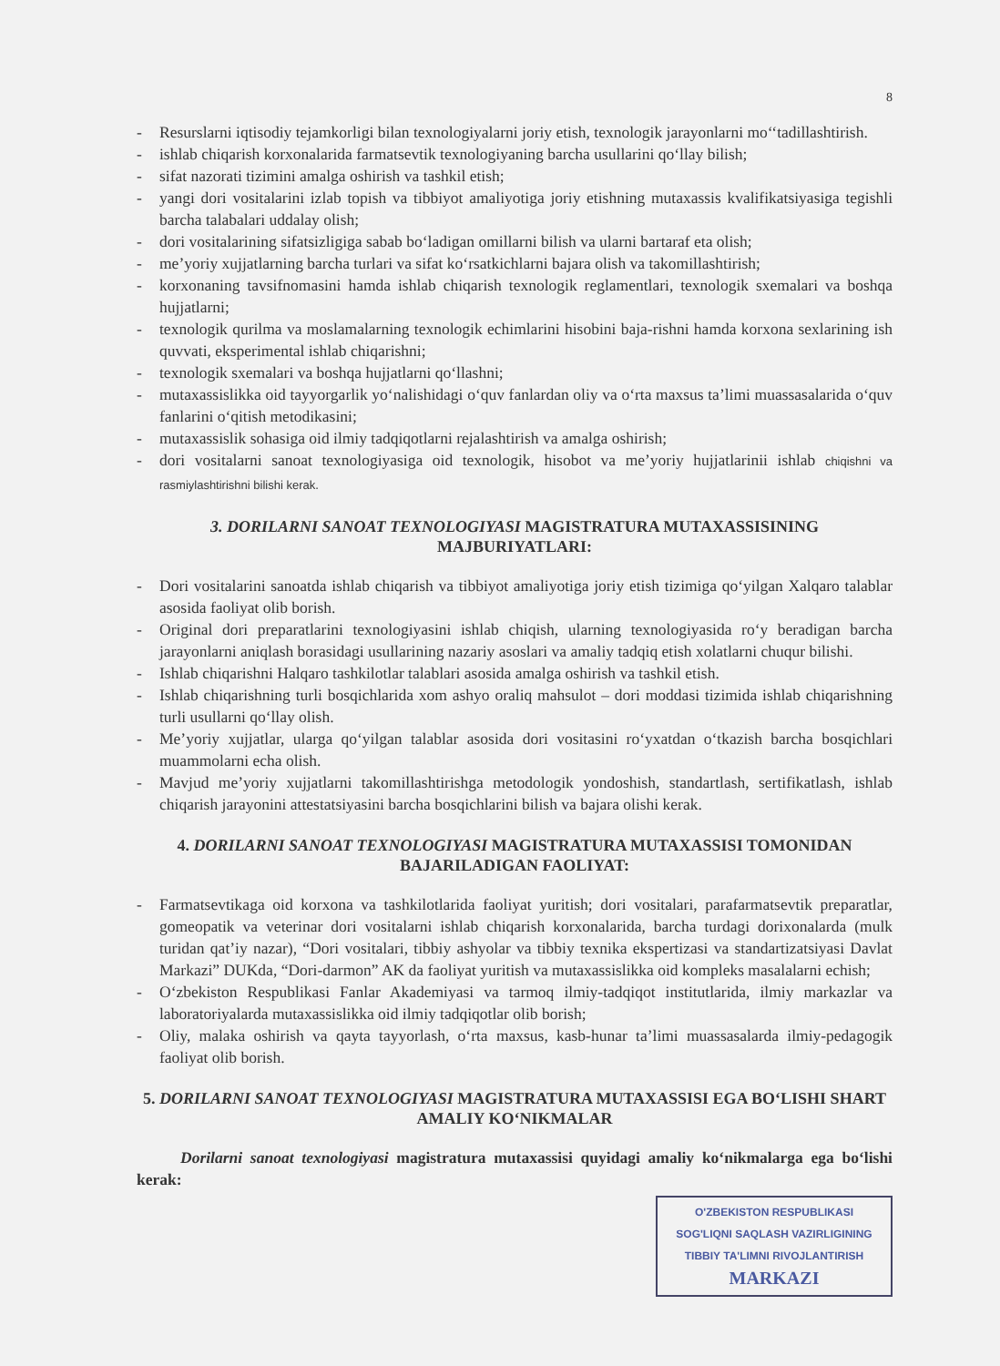8
- Resurslarni iqtisodiy tejamkorligi bilan texnologiyalarni joriy etish, texnologik jarayonlarni mo‘‘tadillashtirish.
- ishlab chiqarish korxonalarida farmatsevtik texnologiyaning barcha usullarini qo‘llay bilish;
- sifat nazorati tizimini amalga oshirish va tashkil etish;
- yangi dori vositalarini izlab topish va tibbiyot amaliyotiga joriy etishning mutaxassis kvalifikatsiyasiga tegishli barcha talabalari uddalay olish;
- dori vositalarining sifatsizligiga sabab bo‘ladigan omillarni bilish va ularni bartaraf eta olish;
- me’yoriy xujjatlarning barcha turlari va sifat ko‘rsatkichlarni bajara olish va takomillashtirish;
- korxonaning tavsifnomasini hamda ishlab chiqarish texnologik reglamentlari, texnologik sxemalari va boshqa hujjatlarni;
- texnologik qurilma va moslamalarning texnologik echimlarini hisobini baja-rishni hamda korxona sexlarining ish quvvati, eksperimental ishlab chiqarishni;
- texnologik sxemalari va boshqa hujjatlarni qo‘llashni;
- mutaxassislikka oid tayyorgarlik yo‘nalishidagi o‘quv fanlardan oliy va o‘rta maxsus ta’limi muassasalarida o‘quv fanlarini o‘qitish metodikasini;
- mutaxassislik sohasiga oid ilmiy tadqiqotlarni rejalashtirish va amalga oshirish;
- dori vositalarni sanoat texnologiyasiga oid texnologik, hisobot va me’yoriy hujjatlarinii ishlab chiqishni va rasmiylashtirishni bilishi kerak.
3. DORILARNI SANOAT TEXNOLOGIYASI MAGISTRATURA MUTAXASSISINING MAJBURIYATLARI:
- Dori vositalarini sanoatda ishlab chiqarish va tibbiyot amaliyotiga joriy etish tizimiga qo‘yilgan Xalqaro talablar asosida faoliyat olib borish.
- Original dori preparatlarini texnologiyasini ishlab chiqish, ularning texnologiyasida ro‘y beradigan barcha jarayonlarni aniqlash borasidagi usullarining nazariy asoslari va amaliy tadqiq etish xolatlarni chuqur bilishi.
- Ishlab chiqarishni Halqaro tashkilotlar talablari asosida amalga oshirish va tashkil etish.
- Ishlab chiqarishning turli bosqichlarida xom ashyo oraliq mahsulot – dori moddasi tizimida ishlab chiqarishning turli usullarni qo‘llay olish.
- Me’yoriy xujjatlar, ularga qo‘yilgan talablar asosida dori vositasini ro‘yxatdan o‘tkazish barcha bosqichlari muammolarni echa olish.
- Mavjud me’yoriy xujjatlarni takomillashtirishga metodologik yondoshish, standartlash, sertifikatlash, ishlab chiqarish jarayonini attestatsiyasini barcha bosqichlarini bilish va bajara olishi kerak.
4. DORILARNI SANOAT TEXNOLOGIYASI MAGISTRATURA MUTAXASSISI TOMONIDAN BAJARILADIGAN FAOLIYAT:
- Farmatsevtikaga oid korxona va tashkilotlarida faoliyat yuritish; dori vositalari, parafarmatsevtik preparatlar, gomeopatik va veterinar dori vositalarni ishlab chiqarish korxonalarida, barcha turdagi dorixonalarda (mulk turidan qat’iy nazar), “Dori vositalari, tibbiy ashyolar va tibbiy texnika ekspertizasi va standartizatsiyasi Davlat Markazi” DUKda, “Dori-darmon” AK da faoliyat yuritish va mutaxassislikka oid kompleks masalalarni echish;
- O‘zbekiston Respublikasi Fanlar Akademiyasi va tarmoq ilmiy-tadqiqot institutlarida, ilmiy markazlar va laboratoriyalarda mutaxassislikka oid ilmiy tadqiqotlar olib borish;
- Oliy, malaka oshirish va qayta tayyorlash, o‘rta maxsus, kasb-hunar ta’limi muassasalarda ilmiy-pedagogik faoliyat olib borish.
5. DORILARNI SANOAT TEXNOLOGIYASI MAGISTRATURA MUTAXASSISI EGA BO‘LISHI SHART AMALIY KO‘NIKMALAR
Dorilarni sanoat texnologiyasi magistratura mutaxassisi quyidagi amaliy ko‘nikmalarga ega bo‘lishi kerak:
O'ZBEKISTON RESPUBLIKASI
SOG'LIQNI SAQLASH VAZIRLIGINING
TIBBIY TA'LIMNI RIVOJLANTIRISH
MARKAZI